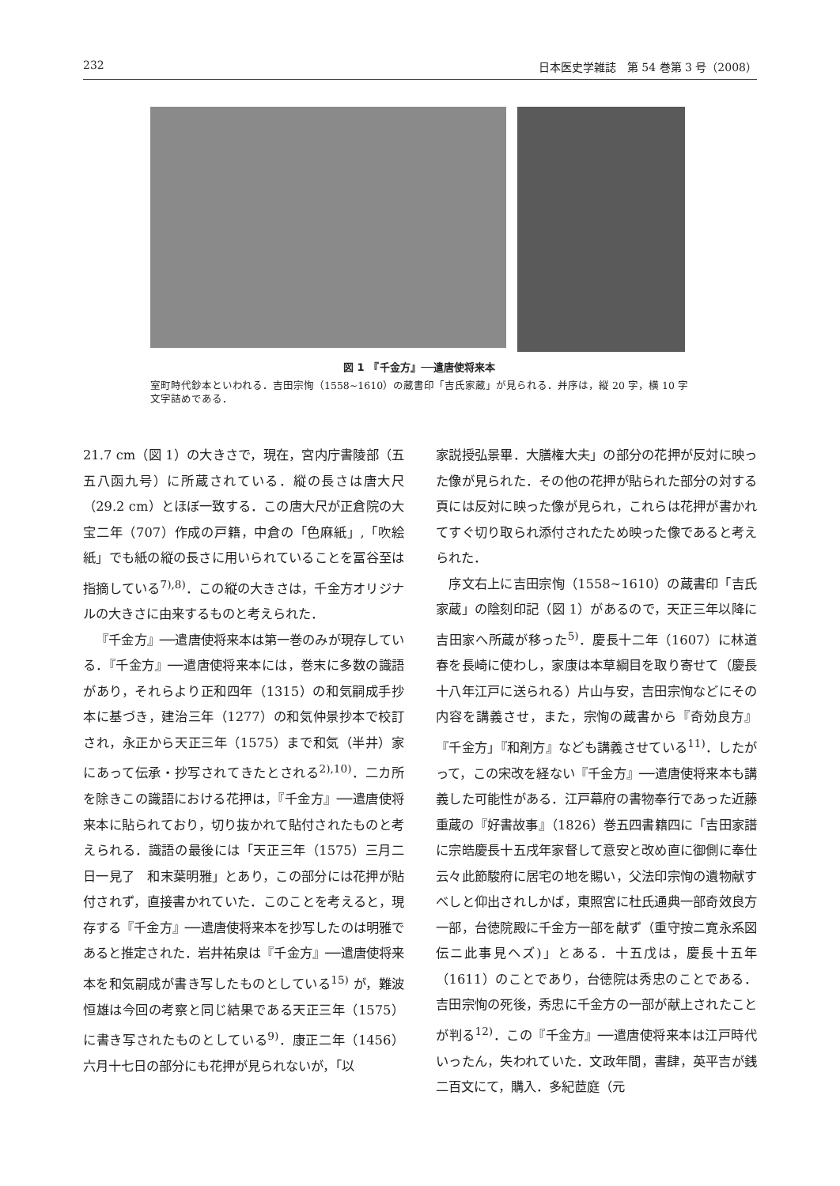232 日本医史学雑誌　第 54 巻第 3 号（2008）
図 1　『千金方』──遣唐使将来本
室町時代鈔本といわれる．吉田宗恂（1558~1610）の蔵書印「吉氏家蔵」が見られる．并序は，縦 20 字，横 10 字文字詰めである．
21.7 cm（図 1）の大きさで，現在，宮内庁書陵部（五五八函九号）に所蔵されている．縦の長さは唐大尺（29.2 cm）とほぼ一致する．この唐大尺が正倉院の大宝二年（707）作成の戸籍，中倉の「色麻紙」,「吹絵紙」でも紙の縦の長さに用いられていることを冨谷至は指摘している<sup>7),8)</sup>．この縦の大きさは，千金方オリジナルの大きさに由来するものと考えられた．
『千金方』──遣唐使将来本は第一巻のみが現存している．『千金方』──遣唐使将来本には，巻末に多数の識語があり，それらより正和四年（1315）の和気嗣成手抄本に基づき，建治三年（1277）の和気仲景抄本で校訂され，永正から天正三年（1575）まで和気（半井）家にあって伝承・抄写されてきたとされる<sup>2),10)</sup>．二カ所を除きこの識語における花押は，『千金方』──遣唐使将来本に貼られており，切り抜かれて貼付されたものと考えられる．識語の最後には「天正三年（1575）三月二日一見了　和末葉明雅」とあり，この部分には花押が貼付されず，直接書かれていた．このことを考えると，現存する『千金方』──遣唐使将来本を抄写したのは明雅であると推定された．岩井祐泉は『千金方』──遣唐使将来本を和気嗣成が書き写したものとしている<sup>15)</sup> が，難波恒雄は今回の考察と同じ結果である天正三年（1575）に書き写されたものとしている<sup>9)</sup>．康正二年（1456）六月十七日の部分にも花押が見られないが，「以
家説授弘景畢．大膳権大夫」の部分の花押が反対に映った像が見られた．その他の花押が貼られた部分の対する頁には反対に映った像が見られ，これらは花押が書かれてすぐ切り取られ添付されたため映った像であると考えられた．
序文右上に吉田宗恂（1558~1610）の蔵書印「吉氏家蔵」の陰刻印記（図 1）があるので，天正三年以降に吉田家へ所蔵が移った<sup>5)</sup>．慶長十二年（1607）に林道春を長崎に使わし，家康は本草綱目を取り寄せて（慶長十八年江戸に送られる）片山与安，吉田宗恂などにその内容を講義させ，また，宗恂の蔵書から『奇効良方』『千金方」『和剤方』なども講義させている<sup>11)</sup>．したがって，この宋改を経ない『千金方』──遣唐使将来本も講義した可能性がある．江戸幕府の書物奉行であった近藤重蔵の『好書故事』（1826）巻五四書籍四に「吉田家譜に宗皓慶長十五戌年家督して意安と改め直に御側に奉仕云々此節駿府に居宅の地を賜い，父法印宗恂の遺物献すべしと仰出されしかば，東照宮に杜氏通典一部奇效良方一部，台徳院殿に千金方一部を献ず（重守按ニ寛永系図伝ニ此事見ヘズ)」とある．十五戊は，慶長十五年（1611）のことであり，台徳院は秀忠のことである．吉田宗恂の死後，秀忠に千金方の一部が献上されたことが判る<sup>12)</sup>．この『千金方』──遣唐使将来本は江戸時代いったん，失われていた．文政年間，書肆，英平吉が銭二百文にて，購入．多紀茝庭（元